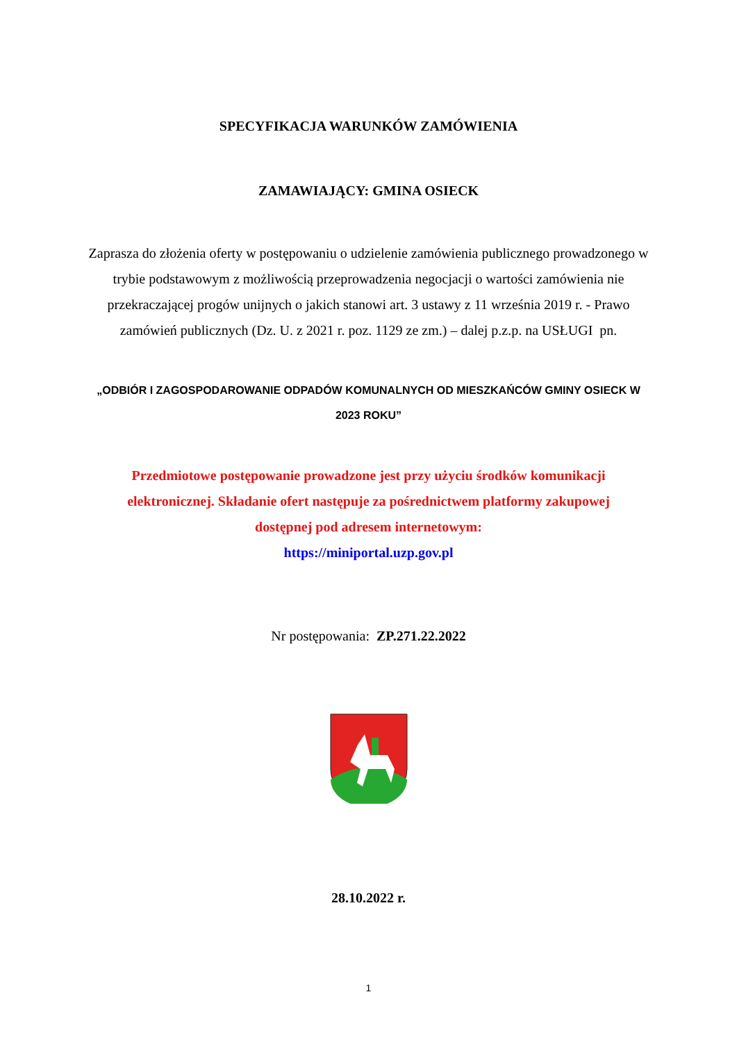SPECYFIKACJA WARUNKÓW ZAMÓWIENIA
ZAMAWIAJĄCY: GMINA OSIECK
Zaprasza do złożenia oferty w postępowaniu o udzielenie zamówienia publicznego prowadzonego w trybie podstawowym z możliwością przeprowadzenia negocjacji o wartości zamówienia nie przekraczającej progów unijnych o jakich stanowi art. 3 ustawy z 11 września 2019 r. - Prawo zamówień publicznych (Dz. U. z 2021 r. poz. 1129 ze zm.) – dalej p.z.p. na USŁUGI pn.
„ODBIÓR I ZAGOSPODAROWANIE ODPADÓW KOMUNALNYCH OD MIESZKAŃCÓW GMINY OSIECK W 2023 ROKU”
Przedmiotowe postępowanie prowadzone jest przy użyciu środków komunikacji elektronicznej. Składanie ofert następuje za pośrednictwem platformy zakupowej dostępnej pod adresem internetowym:
https://miniportal.uzp.gov.pl
Nr postępowania: ZP.271.22.2022
28.10.2022 r.
1